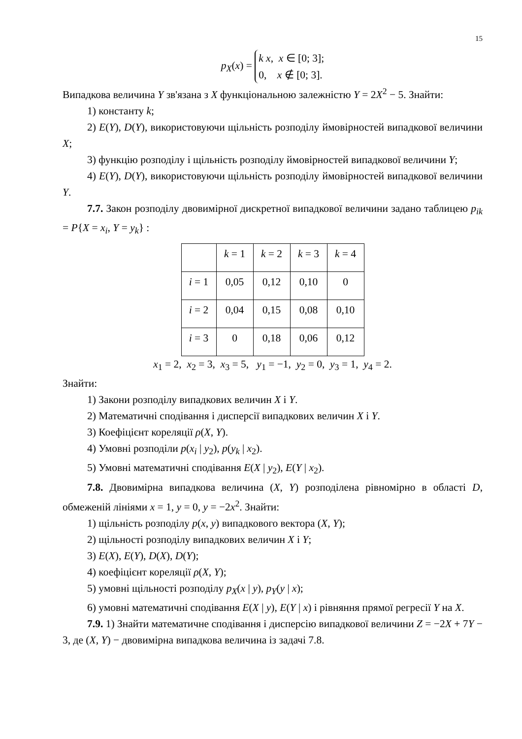15
p<sub>X</sub>(x) = k x, x ∈ [0; 3];
0, x ∉ [0; 3].
Випадкова величина Y зв'язана з X функціональною залежністю Y = 2X<sup>2</sup> − 5. Знайти:
1) константу k;
2) E(Y), D(Y), використовуючи щільність розподілу ймовірностей випадкової величини X;
3) функцію розподілу і щільність розподілу ймовірностей випадкової величини Y;
4) E(Y), D(Y), використовуючи щільність розподілу ймовірностей випадкової величини Y.
7.7. Закон розподілу двовимірної дискретної випадкової величини задано таблицею p<sub>ik</sub> = P{X = x<sub>i</sub>, Y = y<sub>k</sub>} :
| | k = 1 | k = 2 | k = 3 | k = 4 |
| i = 1 | 0,05 | 0,12 | 0,10 | 0 |
| i = 2 | 0,04 | 0,15 | 0,08 | 0,10 |
| i = 3 | 0 | 0,18 | 0,06 | 0,12 |
x<sub>1</sub> = 2, x<sub>2</sub> = 3, x<sub>3</sub> = 5, y<sub>1</sub> = −1, y<sub>2</sub> = 0, y<sub>3</sub> = 1, y<sub>4</sub> = 2.
Знайти:
1) Закони розподілу випадкових величин X і Y.
2) Математичні сподівання і дисперсії випадкових величин X і Y.
3) Коефіцієнт кореляції ρ(X, Y).
4) Умовні розподіли p(x<sub>i</sub> | y<sub>2</sub>), p(y<sub>k</sub> | x<sub>2</sub>).
5) Умовні математичні сподівання E(X | y<sub>2</sub>), E(Y | x<sub>2</sub>).
7.8. Двовимірна випадкова величина (X, Y) розподілена рівномірно в області D, обмеженій лініями x = 1, y = 0, y = −2x<sup>2</sup>. Знайти:
1) щільність розподілу p(x, y) випадкового вектора (X, Y);
2) щільності розподілу випадкових величин X і Y;
3) E(X), E(Y), D(X), D(Y);
4) коефіцієнт кореляції ρ(X, Y);
5) умовні щільності розподілу p<sub>X</sub>(x | y), p<sub>Y</sub>(y | x);
6) умовні математичні сподівання E(X | y), E(Y | x) і рівняння прямої регресії Y на X.
7.9. 1) Знайти математичне сподівання і дисперсію випадкової величини Z = −2X + 7Y − 3, де (X, Y) − двовимірна випадкова величина із задачі 7.8.